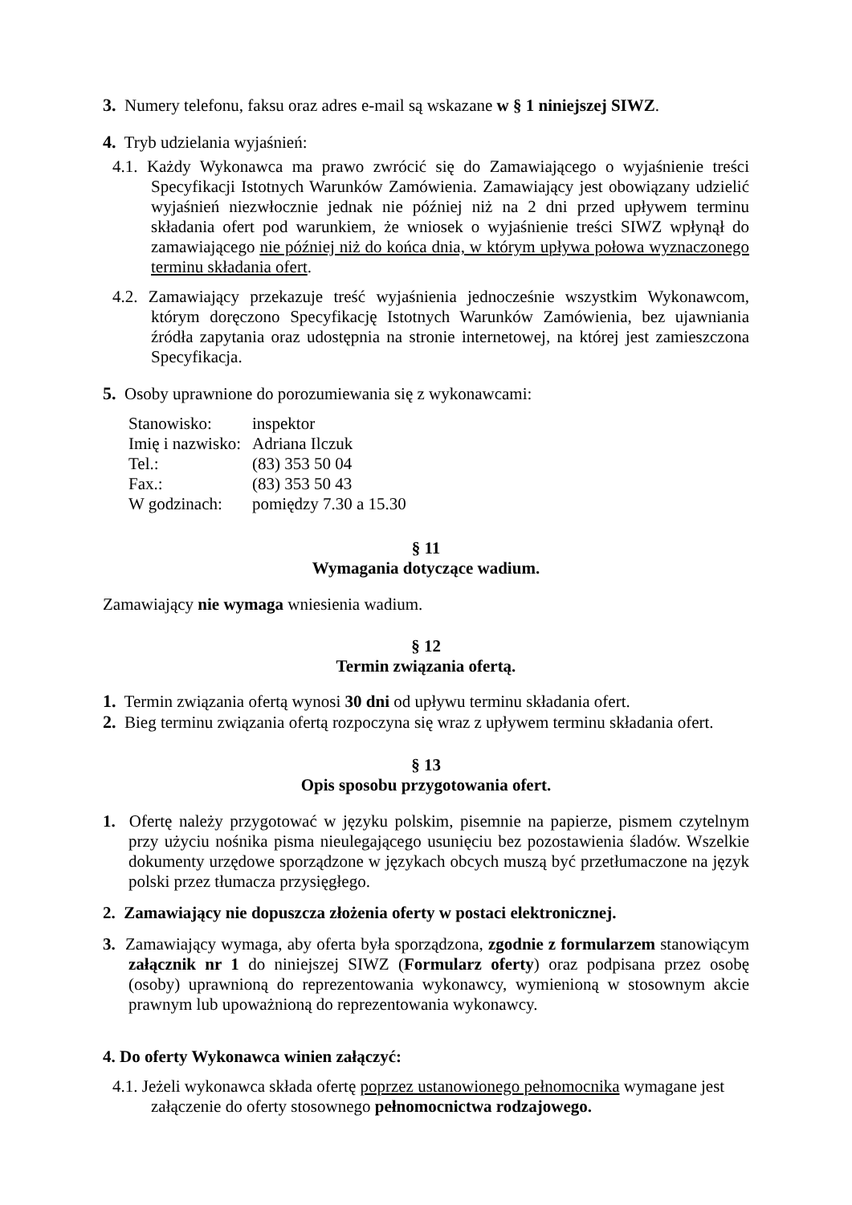3. Numery telefonu, faksu oraz adres e-mail są wskazane w § 1 niniejszej SIWZ.
4. Tryb udzielania wyjaśnień:
4.1. Każdy Wykonawca ma prawo zwrócić się do Zamawiającego o wyjaśnienie treści Specyfikacji Istotnych Warunków Zamówienia. Zamawiający jest obowiązany udzielić wyjaśnień niezwłocznie jednak nie później niż na 2 dni przed upływem terminu składania ofert pod warunkiem, że wniosek o wyjaśnienie treści SIWZ wpłynął do zamawiającego nie później niż do końca dnia, w którym upływa połowa wyznaczonego terminu składania ofert.
4.2. Zamawiający przekazuje treść wyjaśnienia jednocześnie wszystkim Wykonawcom, którym doręczono Specyfikację Istotnych Warunków Zamówienia, bez ujawniania źródła zapytania oraz udostępnia na stronie internetowej, na której jest zamieszczona Specyfikacja.
5. Osoby uprawnione do porozumiewania się z wykonawcami:
| Stanowisko: | inspektor |
| Imię i nazwisko: | Adriana Ilczuk |
| Tel.: | (83) 353 50 04 |
| Fax.: | (83) 353 50 43 |
| W godzinach: | pomiędzy 7.30 a 15.30 |
§ 11
Wymagania dotyczące wadium.
Zamawiający nie wymaga wniesienia wadium.
§ 12
Termin związania ofertą.
1. Termin związania ofertą wynosi 30 dni od upływu terminu składania ofert.
2. Bieg terminu związania ofertą rozpoczyna się wraz z upływem terminu składania ofert.
§ 13
Opis sposobu przygotowania ofert.
1. Ofertę należy przygotować w języku polskim, pisemnie na papierze, pismem czytelnym przy użyciu nośnika pisma nieulegającego usunięciu bez pozostawienia śladów. Wszelkie dokumenty urzędowe sporządzone w językach obcych muszą być przetłumaczone na język polski przez tłumacza przysięgłego.
2. Zamawiający nie dopuszcza złożenia oferty w postaci elektronicznej.
3. Zamawiający wymaga, aby oferta była sporządzona, zgodnie z formularzem stanowiącym załącznik nr 1 do niniejszej SIWZ (Formularz oferty) oraz podpisana przez osobę (osoby) uprawnioną do reprezentowania wykonawcy, wymienioną w stosownym akcie prawnym lub upoważnioną do reprezentowania wykonawcy.
4. Do oferty Wykonawca winien załączyć:
4.1. Jeżeli wykonawca składa ofertę poprzez ustanowionego pełnomocnika wymagane jest załączenie do oferty stosownego pełnomocnictwa rodzajowego.